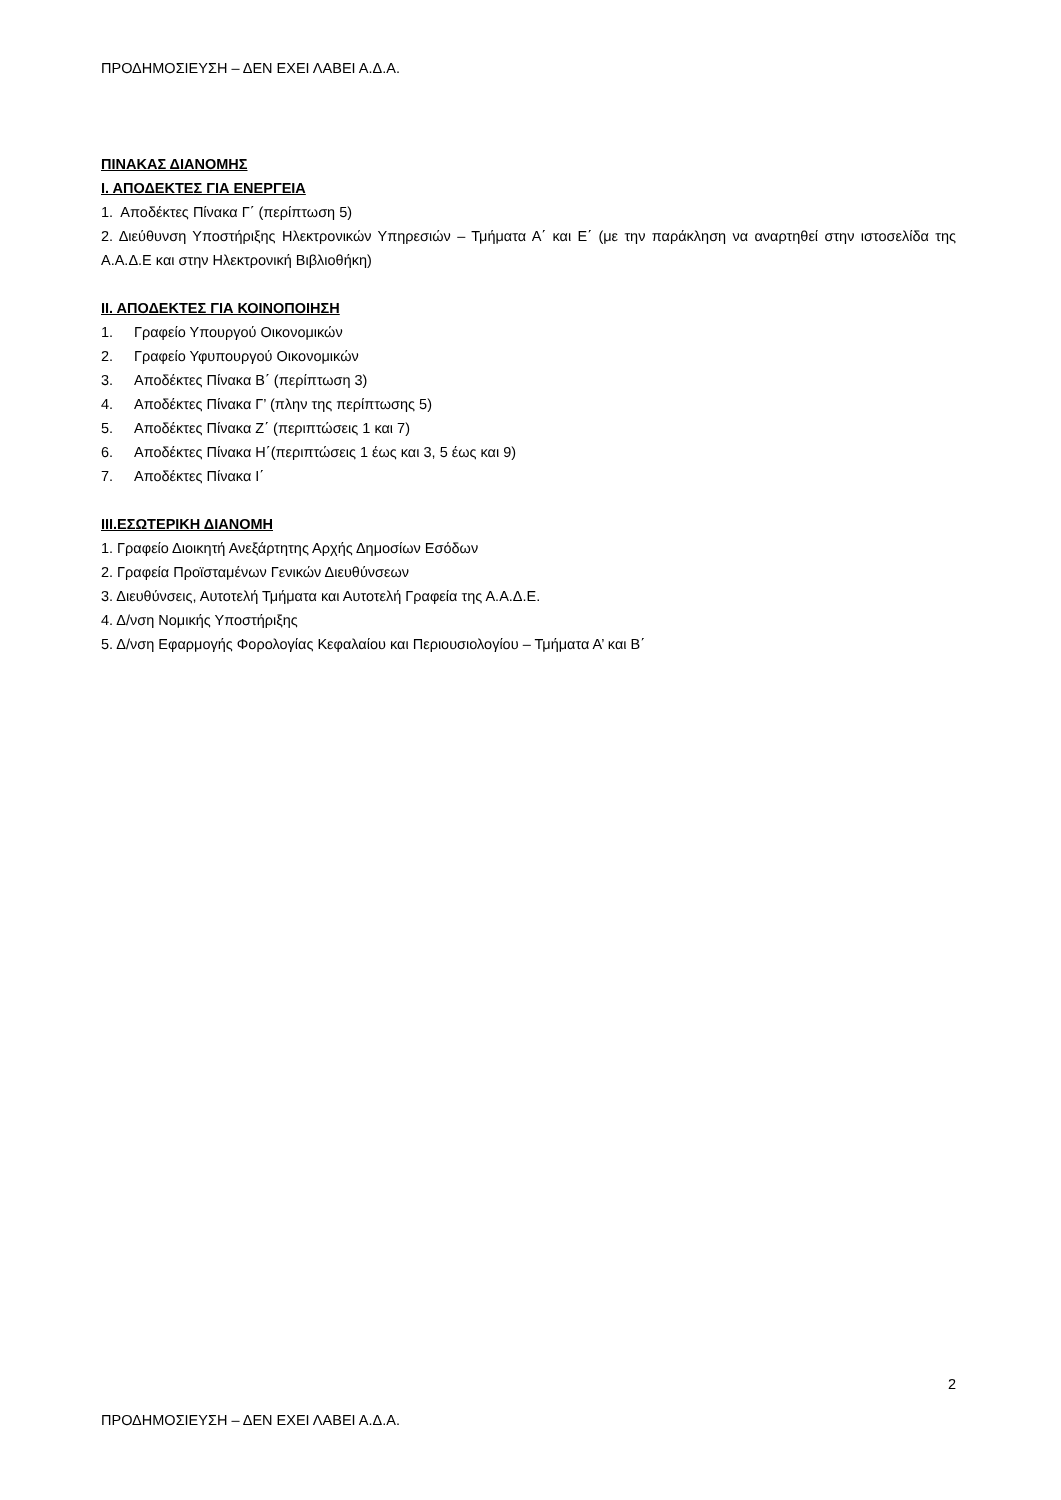ΠΡΟΔΗΜΟΣΙΕΥΣΗ – ΔΕΝ ΕΧΕΙ ΛΑΒΕΙ Α.Δ.Α.
ΠΙΝΑΚΑΣ ΔΙΑΝΟΜΗΣ
Ι. ΑΠΟΔΕΚΤΕΣ ΓΙΑ ΕΝΕΡΓΕΙΑ
1. Αποδέκτες Πίνακα Γ΄ (περίπτωση 5)
2. Διεύθυνση Υποστήριξης Ηλεκτρονικών Υπηρεσιών – Τμήματα Α΄ και Ε΄ (με την παράκληση να αναρτηθεί στην ιστοσελίδα της Α.Α.Δ.Ε και στην Ηλεκτρονική Βιβλιοθήκη)
ΙΙ. ΑΠΟΔΕΚΤΕΣ ΓΙΑ ΚΟΙΝΟΠΟΙΗΣΗ
1. Γραφείο Υπουργού Οικονομικών
2. Γραφείο Υφυπουργού Οικονομικών
3. Αποδέκτες Πίνακα Β΄ (περίπτωση 3)
4. Αποδέκτες Πίνακα Γ’ (πλην της περίπτωσης 5)
5. Αποδέκτες Πίνακα Ζ΄ (περιπτώσεις 1 και 7)
6. Αποδέκτες Πίνακα Η΄(περιπτώσεις 1 έως και 3, 5 έως και 9)
7. Αποδέκτες Πίνακα Ι΄
ΙΙΙ.ΕΣΩΤΕΡΙΚΗ ΔΙΑΝΟΜΗ
1. Γραφείο Διοικητή Ανεξάρτητης Αρχής Δημοσίων Εσόδων
2. Γραφεία Προϊσταμένων Γενικών Διευθύνσεων
3. Διευθύνσεις, Αυτοτελή Τμήματα και Αυτοτελή Γραφεία της Α.Α.Δ.Ε.
4. Δ/νση Νομικής Υποστήριξης
5. Δ/νση Εφαρμογής Φορολογίας Κεφαλαίου και Περιουσιολογίου – Τμήματα Α’ και Β΄
2
ΠΡΟΔΗΜΟΣΙΕΥΣΗ – ΔΕΝ ΕΧΕΙ ΛΑΒΕΙ Α.Δ.Α.